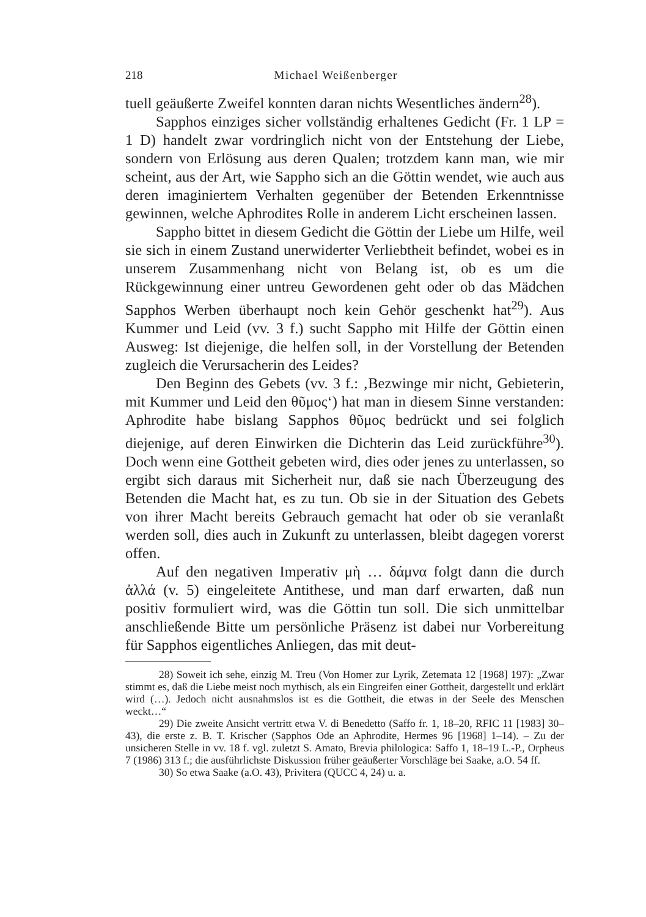218 Michael Weißenberger
tuell geäußerte Zweifel konnten daran nichts Wesentliches ändern<sup>28</sup>).
Sapphos einziges sicher vollständig erhaltenes Gedicht (Fr. 1 LP = 1 D) handelt zwar vordringlich nicht von der Entstehung der Liebe, sondern von Erlösung aus deren Qualen; trotzdem kann man, wie mir scheint, aus der Art, wie Sappho sich an die Göttin wendet, wie auch aus deren imaginiertem Verhalten gegenüber der Betenden Erkenntnisse gewinnen, welche Aphrodites Rolle in anderem Licht erscheinen lassen.
Sappho bittet in diesem Gedicht die Göttin der Liebe um Hilfe, weil sie sich in einem Zustand unerwiderter Verliebtheit befindet, wobei es in unserem Zusammenhang nicht von Belang ist, ob es um die Rückgewinnung einer untreu Gewordenen geht oder ob das Mädchen Sapphos Werben überhaupt noch kein Gehör geschenkt hat<sup>29</sup>). Aus Kummer und Leid (vv. 3 f.) sucht Sappho mit Hilfe der Göttin einen Ausweg: Ist diejenige, die helfen soll, in der Vorstellung der Betenden zugleich die Verursacherin des Leides?
Den Beginn des Gebets (vv. 3 f.: ‚Bezwinge mir nicht, Gebieterin, mit Kummer und Leid den θῦμος‘) hat man in diesem Sinne verstanden: Aphrodite habe bislang Sapphos θῦμος bedrückt und sei folglich diejenige, auf deren Einwirken die Dichterin das Leid zurückführe<sup>30</sup>). Doch wenn eine Gottheit gebeten wird, dies oder jenes zu unterlassen, so ergibt sich daraus mit Sicherheit nur, daß sie nach Überzeugung des Betenden die Macht hat, es zu tun. Ob sie in der Situation des Gebets von ihrer Macht bereits Gebrauch gemacht hat oder ob sie veranlaßt werden soll, dies auch in Zukunft zu unterlassen, bleibt dagegen vorerst offen.
Auf den negativen Imperativ μὴ … δάμνα folgt dann die durch ἀλλά (v. 5) eingeleitete Antithese, und man darf erwarten, daß nun positiv formuliert wird, was die Göttin tun soll. Die sich unmittelbar anschließende Bitte um persönliche Präsenz ist dabei nur Vorbereitung für Sapphos eigentliches Anliegen, das mit deut-
28) Soweit ich sehe, einzig M. Treu (Von Homer zur Lyrik, Zetemata 12 [1968] 197): „Zwar stimmt es, daß die Liebe meist noch mythisch, als ein Eingreifen einer Gottheit, dargestellt und erklärt wird (…). Jedoch nicht ausnahmslos ist es die Gottheit, die etwas in der Seele des Menschen weckt…“
29) Die zweite Ansicht vertritt etwa V. di Benedetto (Saffo fr. 1, 18–20, RFIC 11 [1983] 30–43), die erste z. B. T. Krischer (Sapphos Ode an Aphrodite, Hermes 96 [1968] 1–14). – Zu der unsicheren Stelle in vv. 18 f. vgl. zuletzt S. Amato, Brevia philologica: Saffo 1, 18–19 L.-P., Orpheus 7 (1986) 313 f.; die ausführlichste Diskussion früher geäußerter Vorschläge bei Saake, a.O. 54 ff.
30) So etwa Saake (a.O. 43), Privitera (QUCC 4, 24) u. a.